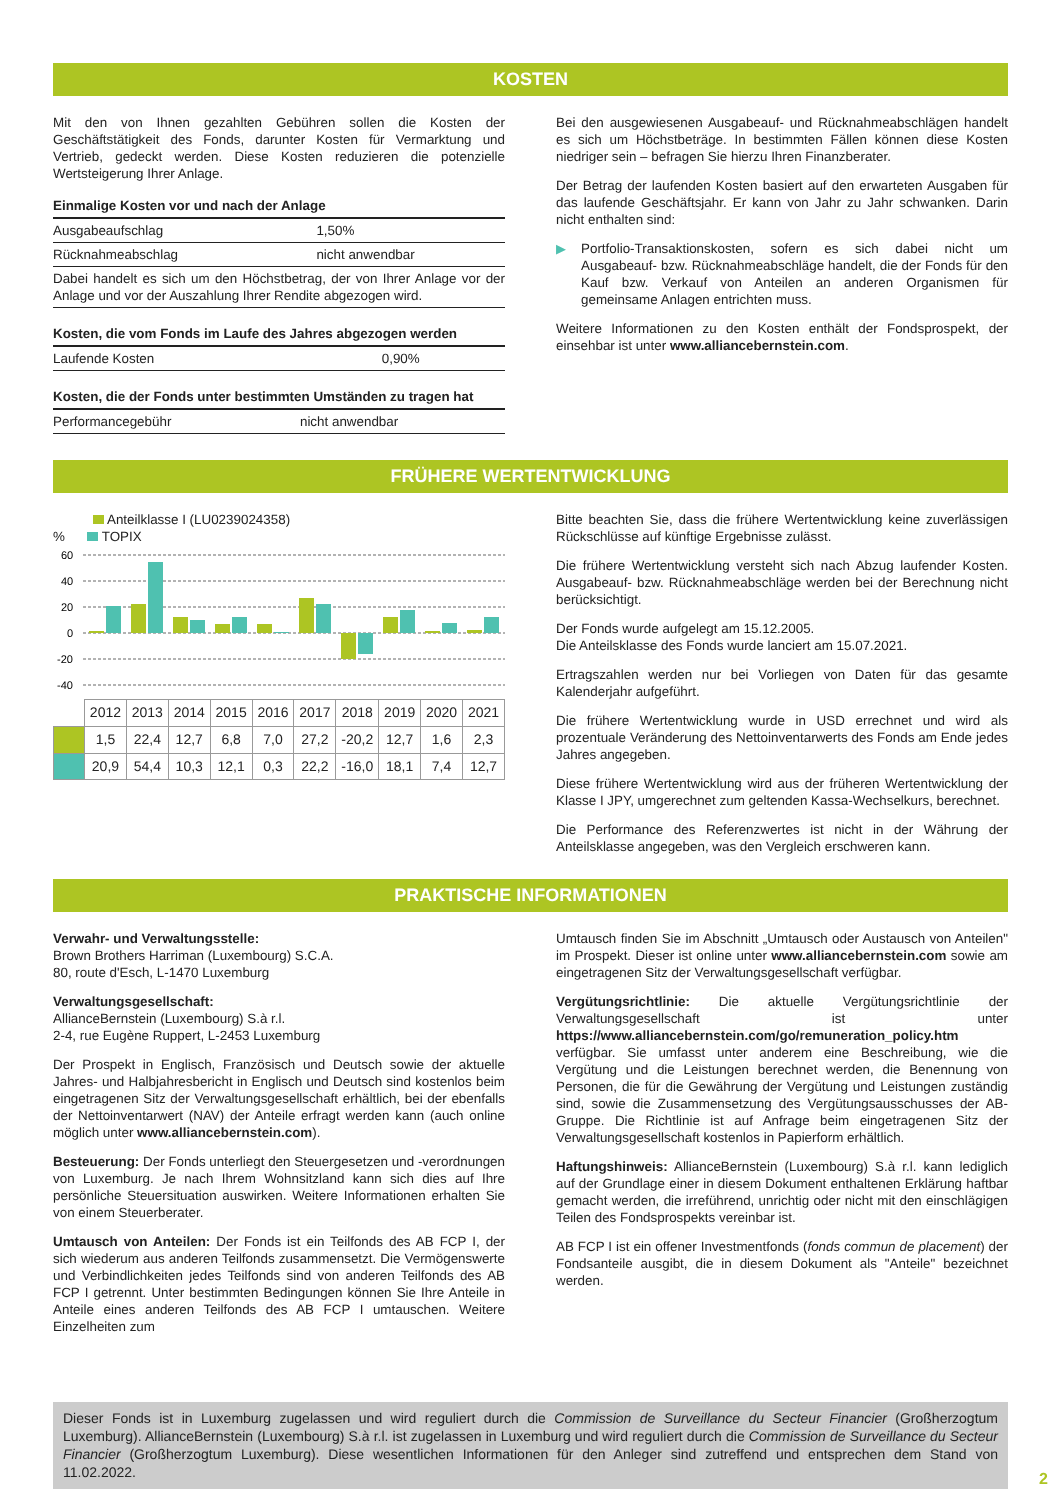KOSTEN
Mit den von Ihnen gezahlten Gebühren sollen die Kosten der Geschäftstätigkeit des Fonds, darunter Kosten für Vermarktung und Vertrieb, gedeckt werden. Diese Kosten reduzieren die potenzielle Wertsteigerung Ihrer Anlage.
| Einmalige Kosten vor und nach der Anlage | |
| --- | --- |
| Ausgabeaufschlag | 1,50% |
| Rücknahmeabschlag | nicht anwendbar |
| Dabei handelt es sich um den Höchstbetrag, der von Ihrer Anlage vor der Anlage und vor der Auszahlung Ihrer Rendite abgezogen wird. | |
| Kosten, die vom Fonds im Laufe des Jahres abgezogen werden | |
| --- | --- |
| Laufende Kosten | 0,90% |
| Kosten, die der Fonds unter bestimmten Umständen zu tragen hat | |
| --- | --- |
| Performancegebühr | nicht anwendbar |
Bei den ausgewiesenen Ausgabeauf- und Rücknahmeabschlägen handelt es sich um Höchstbeträge. In bestimmten Fällen können diese Kosten niedriger sein – befragen Sie hierzu Ihren Finanzberater.
Der Betrag der laufenden Kosten basiert auf den erwarteten Ausgaben für das laufende Geschäftsjahr. Er kann von Jahr zu Jahr schwanken. Darin nicht enthalten sind:
▶ Portfolio-Transaktionskosten, sofern es sich dabei nicht um Ausgabeauf- bzw. Rücknahmeabschläge handelt, die der Fonds für den Kauf bzw. Verkauf von Anteilen an anderen Organismen für gemeinsame Anlagen entrichten muss.
Weitere Informationen zu den Kosten enthält der Fondsprospekt, der einsehbar ist unter www.alliancebernstein.com.
FRÜHERE WERTENTWICKLUNG
Anteilklasse I (LU0239024358)
% TOPIX
60
40
20
0
-20
-40
| | 2012 | 2013 | 2014 | 2015 | 2016 | 2017 | 2018 | 2019 | 2020 | 2021 |
| --- | --- | --- | --- | --- | --- | --- | --- | --- | --- | --- |
| | 1,5 | 22,4 | 12,7 | 6,8 | 7,0 | 27,2 | -20,2 | 12,7 | 1,6 | 2,3 |
| | 20,9 | 54,4 | 10,3 | 12,1 | 0,3 | 22,2 | -16,0 | 18,1 | 7,4 | 12,7 |
Bitte beachten Sie, dass die frühere Wertentwicklung keine zuverlässigen Rückschlüsse auf künftige Ergebnisse zulässt.
Die frühere Wertentwicklung versteht sich nach Abzug laufender Kosten. Ausgabeauf- bzw. Rücknahmeabschläge werden bei der Berechnung nicht berücksichtigt.
Der Fonds wurde aufgelegt am 15.12.2005.
Die Anteilsklasse des Fonds wurde lanciert am 15.07.2021.
Ertragszahlen werden nur bei Vorliegen von Daten für das gesamte Kalenderjahr aufgeführt.
Die frühere Wertentwicklung wurde in USD errechnet und wird als prozentuale Veränderung des Nettoinventarwerts des Fonds am Ende jedes Jahres angegeben.
Diese frühere Wertentwicklung wird aus der früheren Wertentwicklung der Klasse I JPY, umgerechnet zum geltenden Kassa-Wechselkurs, berechnet.
Die Performance des Referenzwertes ist nicht in der Währung der Anteilsklasse angegeben, was den Vergleich erschweren kann.
PRAKTISCHE INFORMATIONEN
Verwahr- und Verwaltungsstelle:
Brown Brothers Harriman (Luxembourg) S.C.A.
80, route d'Esch, L-1470 Luxemburg
Verwaltungsgesellschaft:
AllianceBernstein (Luxembourg) S.à r.l.
2-4, rue Eugène Ruppert, L-2453 Luxemburg
Der Prospekt in Englisch, Französisch und Deutsch sowie der aktuelle Jahres- und Halbjahresbericht in Englisch und Deutsch sind kostenlos beim eingetragenen Sitz der Verwaltungsgesellschaft erhältlich, bei der ebenfalls der Nettoinventarwert (NAV) der Anteile erfragt werden kann (auch online möglich unter www.alliancebernstein.com).
Besteuerung: Der Fonds unterliegt den Steuergesetzen und -verordnungen von Luxemburg. Je nach Ihrem Wohnsitzland kann sich dies auf Ihre persönliche Steuersituation auswirken. Weitere Informationen erhalten Sie von einem Steuerberater.
Umtausch von Anteilen: Der Fonds ist ein Teilfonds des AB FCP I, der sich wiederum aus anderen Teilfonds zusammensetzt. Die Vermögenswerte und Verbindlichkeiten jedes Teilfonds sind von anderen Teilfonds des AB FCP I getrennt. Unter bestimmten Bedingungen können Sie Ihre Anteile in Anteile eines anderen Teilfonds des AB FCP I umtauschen. Weitere Einzelheiten zum
Umtausch finden Sie im Abschnitt „Umtausch oder Austausch von Anteilen" im Prospekt. Dieser ist online unter www.alliancebernstein.com sowie am eingetragenen Sitz der Verwaltungsgesellschaft verfügbar.
Vergütungsrichtlinie: Die aktuelle Vergütungsrichtlinie der Verwaltungsgesellschaft ist unter https://www.alliancebernstein.com/go/remuneration_policy.htm verfügbar. Sie umfasst unter anderem eine Beschreibung, wie die Vergütung und die Leistungen berechnet werden, die Benennung von Personen, die für die Gewährung der Vergütung und Leistungen zuständig sind, sowie die Zusammensetzung des Vergütungsausschusses der AB-Gruppe. Die Richtlinie ist auf Anfrage beim eingetragenen Sitz der Verwaltungsgesellschaft kostenlos in Papierform erhältlich.
Haftungshinweis: AllianceBernstein (Luxembourg) S.à r.l. kann lediglich auf der Grundlage einer in diesem Dokument enthaltenen Erklärung haftbar gemacht werden, die irreführend, unrichtig oder nicht mit den einschlägigen Teilen des Fondsprospekts vereinbar ist.
AB FCP I ist ein offener Investmentfonds (fonds commun de placement) der Fondsanteile ausgibt, die in diesem Dokument als "Anteile" bezeichnet werden.
Dieser Fonds ist in Luxemburg zugelassen und wird reguliert durch die Commission de Surveillance du Secteur Financier (Großherzogtum Luxemburg). AllianceBernstein (Luxembourg) S.à r.l. ist zugelassen in Luxemburg und wird reguliert durch die Commission de Surveillance du Secteur Financier (Großherzogtum Luxemburg). Diese wesentlichen Informationen für den Anleger sind zutreffend und entsprechen dem Stand von 11.02.2022.
2